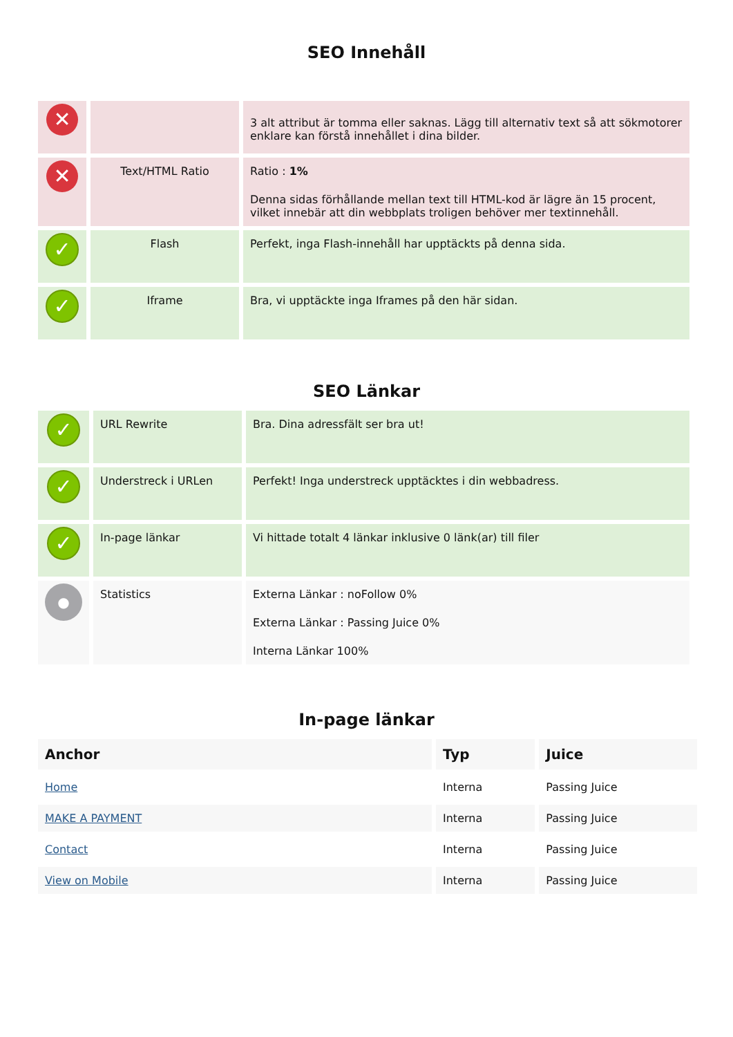SEO Innehåll
| ✕ | | 3 alt attribut är tomma eller saknas. Lägg till alternativ text så att sökmotorer enklare kan förstå innehållet i dina bilder. |
| ✕ | Text/HTML Ratio | Ratio : 1% Denna sidas förhållande mellan text till HTML-kod är lägre än 15 procent, vilket innebär att din webbplats troligen behöver mer textinnehåll. |
| ✓ | Flash | Perfekt, inga Flash-innehåll har upptäckts på denna sida. |
| ✓ | Iframe | Bra, vi upptäckte inga Iframes på den här sidan. |
SEO Länkar
| ✓ | URL Rewrite | Bra. Dina adressfält ser bra ut! |
| ✓ | Understreck i URLen | Perfekt! Inga understreck upptäcktes i din webbadress. |
| ✓ | In-page länkar | Vi hittade totalt 4 länkar inklusive 0 länk(ar) till filer |
| ● | Statistics | Externa Länkar : noFollow 0% Externa Länkar : Passing Juice 0% Interna Länkar 100% |
In-page länkar
| Anchor | Typ | Juice |
| --- | --- | --- |
| Home | Interna | Passing Juice |
| MAKE A PAYMENT | Interna | Passing Juice |
| Contact | Interna | Passing Juice |
| View on Mobile | Interna | Passing Juice |